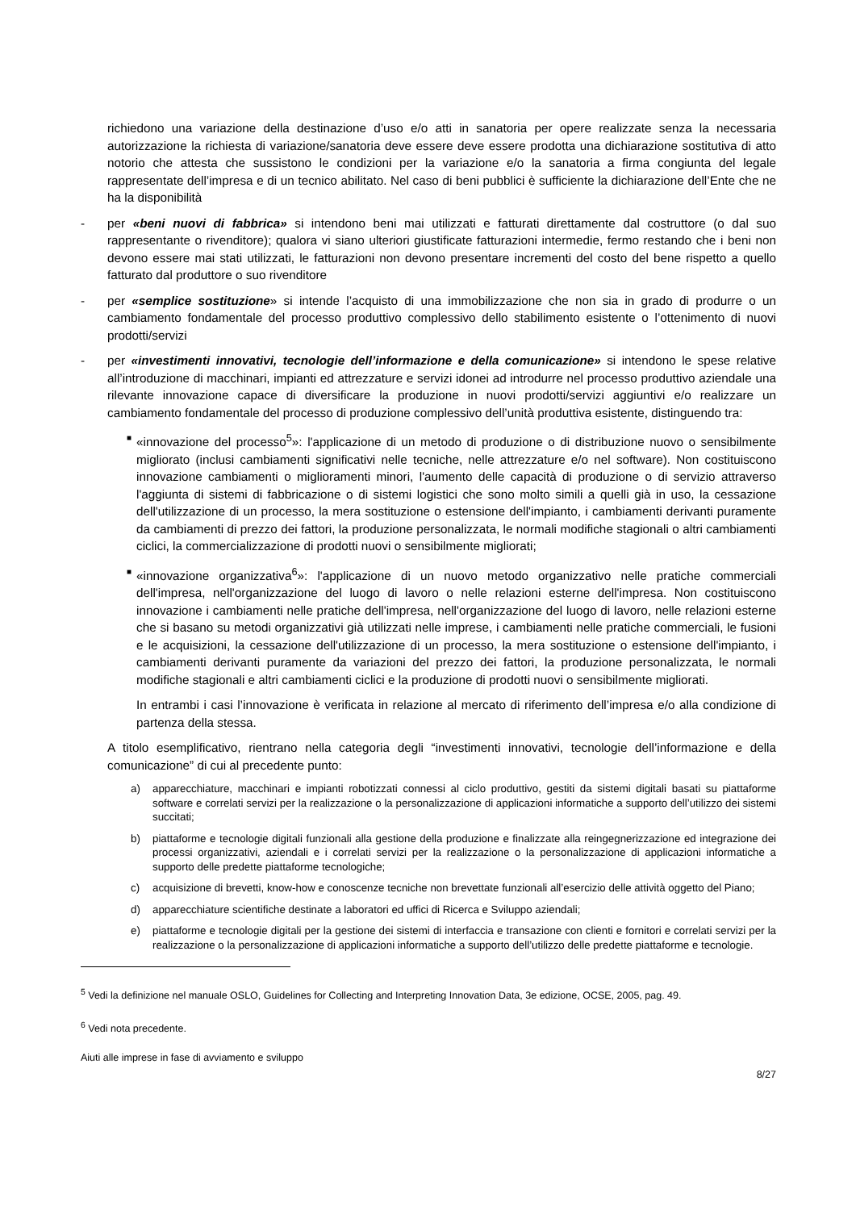richiedono una variazione della destinazione d’uso e/o atti in sanatoria per opere realizzate senza la necessaria autorizzazione la richiesta di variazione/sanatoria deve essere deve essere prodotta una dichiarazione sostitutiva di atto notorio che attesta che sussistono le condizioni per la variazione e/o la sanatoria a firma congiunta del legale rappresentate dell’impresa e di un tecnico abilitato. Nel caso di beni pubblici è sufficiente la dichiarazione dell’Ente che ne ha la disponibilità
- per «beni nuovi di fabbrica» si intendono beni mai utilizzati e fatturati direttamente dal costruttore (o dal suo rappresentante o rivenditore); qualora vi siano ulteriori giustificate fatturazioni intermedie, fermo restando che i beni non devono essere mai stati utilizzati, le fatturazioni non devono presentare incrementi del costo del bene rispetto a quello fatturato dal produttore o suo rivenditore
- per «semplice sostituzione» si intende l’acquisto di una immobilizzazione che non sia in grado di produrre o un cambiamento fondamentale del processo produttivo complessivo dello stabilimento esistente o l’ottenimento di nuovi prodotti/servizi
- per «investimenti innovativi, tecnologie dell’informazione e della comunicazione» si intendono le spese relative all’introduzione di macchinari, impianti ed attrezzature e servizi idonei ad introdurre nel processo produttivo aziendale una rilevante innovazione capace di diversificare la produzione in nuovi prodotti/servizi aggiuntivi e/o realizzare un cambiamento fondamentale del processo di produzione complessivo dell’unità produttiva esistente, distinguendo tra:
■
«innovazione del processo<sup>5</sup>»: l'applicazione di un metodo di produzione o di distribuzione nuovo o sensibilmente migliorato (inclusi cambiamenti significativi nelle tecniche, nelle attrezzature e/o nel software). Non costituiscono innovazione cambiamenti o miglioramenti minori, l'aumento delle capacità di produzione o di servizio attraverso l'aggiunta di sistemi di fabbricazione o di sistemi logistici che sono molto simili a quelli già in uso, la cessazione dell'utilizzazione di un processo, la mera sostituzione o estensione dell'impianto, i cambiamenti derivanti puramente da cambiamenti di prezzo dei fattori, la produzione personalizzata, le normali modifiche stagionali o altri cambiamenti ciclici, la commercializzazione di prodotti nuovi o sensibilmente migliorati;
■
«innovazione organizzativa<sup>6</sup>»: l'applicazione di un nuovo metodo organizzativo nelle pratiche commerciali dell'impresa, nell'organizzazione del luogo di lavoro o nelle relazioni esterne dell'impresa. Non costituiscono innovazione i cambiamenti nelle pratiche dell'impresa, nell'organizzazione del luogo di lavoro, nelle relazioni esterne che si basano su metodi organizzativi già utilizzati nelle imprese, i cambiamenti nelle pratiche commerciali, le fusioni e le acquisizioni, la cessazione dell'utilizzazione di un processo, la mera sostituzione o estensione dell'impianto, i cambiamenti derivanti puramente da variazioni del prezzo dei fattori, la produzione personalizzata, le normali modifiche stagionali e altri cambiamenti ciclici e la produzione di prodotti nuovi o sensibilmente migliorati.
In entrambi i casi l’innovazione è verificata in relazione al mercato di riferimento dell’impresa e/o alla condizione di partenza della stessa.
A titolo esemplificativo, rientrano nella categoria degli “investimenti innovativi, tecnologie dell’informazione e della comunicazione” di cui al precedente punto:
a) apparecchiature, macchinari e impianti robotizzati connessi al ciclo produttivo, gestiti da sistemi digitali basati su piattaforme software e correlati servizi per la realizzazione o la personalizzazione di applicazioni informatiche a supporto dell’utilizzo dei sistemi succitati;
b) piattaforme e tecnologie digitali funzionali alla gestione della produzione e finalizzate alla reingegnerizzazione ed integrazione dei processi organizzativi, aziendali e i correlati servizi per la realizzazione o la personalizzazione di applicazioni informatiche a supporto delle predette piattaforme tecnologiche;
c) acquisizione di brevetti, know-how e conoscenze tecniche non brevettate funzionali all’esercizio delle attività oggetto del Piano;
d) apparecchiature scientifiche destinate a laboratori ed uffici di Ricerca e Sviluppo aziendali;
e) piattaforme e tecnologie digitali per la gestione dei sistemi di interfaccia e transazione con clienti e fornitori e correlati servizi per la realizzazione o la personalizzazione di applicazioni informatiche a supporto dell’utilizzo delle predette piattaforme e tecnologie.
<sup>5</sup> Vedi la definizione nel manuale OSLO, Guidelines for Collecting and Interpreting Innovation Data, 3e edizione, OCSE, 2005, pag. 49.
<sup>6</sup> Vedi nota precedente.
Aiuti alle imprese in fase di avviamento e sviluppo
8/27